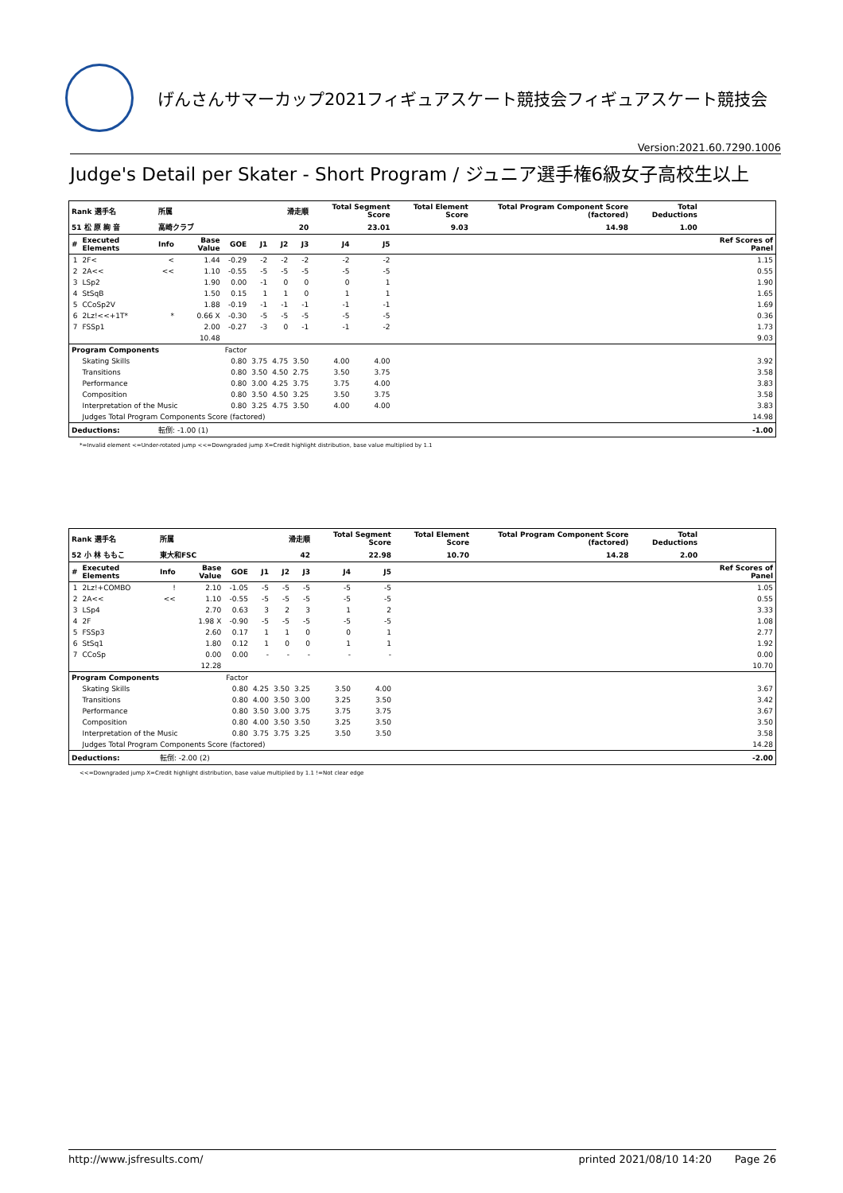げんさんサマーカップ2021フィギュアスケート競技会フィギュアスケート競技会
Version:2021.60.7290.1006
Judge's Detail per Skater - Short Program / ジュニア選手権6級女子高校生以上
| Rank 選手名 | | 所属 | | | 滑走順 | | | Total Segment Score | | Total Element Score | Total Program Component Score (factored) | Total Deductions | |
| --- | --- | --- | --- | --- | --- | --- | --- | --- | --- | --- | --- | --- | --- |
| 51 松 原 絢 音 | | 高崎クラブ | | | 20 | | | 23.01 | | 9.03 | 14.98 | 1.00 | |
| # | Executed Elements | Info | Base Value | GOE | J1 | J2 | J3 | J4 | J5 | | | | Ref Scores of Panel |
| 1 | 2F< | < | 1.44 | -0.29 | -2 | -2 | -2 | -2 | -2 | | | | 1.15 |
| 2 | 2A<< | << | 1.10 | -0.55 | -5 | -5 | -5 | -5 | -5 | | | | 0.55 |
| 3 | LSp2 | | 1.90 | 0.00 | -1 | 0 | 0 | 0 | 1 | | | | 1.90 |
| 4 | StSqB | | 1.50 | 0.15 | 1 | 1 | 0 | 1 | 1 | | | | 1.65 |
| 5 | CCoSp2V | | 1.88 | -0.19 | -1 | -1 | -1 | -1 | -1 | | | | 1.69 |
| 6 | 2Lz!<<+1T* | * | 0.66 X | -0.30 | -5 | -5 | -5 | -5 | -5 | | | | 0.36 |
| 7 | FSSp1 | | 2.00 | -0.27 | -3 | 0 | -1 | -1 | -2 | | | | 1.73 |
| | | | 10.48 | | | | | | | | | | 9.03 |
| Program Components | | | | Factor | | | | | | | | | |
| | Skating Skills | | | 0.80 | 3.75 | 4.75 | 3.50 | 4.00 | 4.00 | | | | 3.92 |
| | Transitions | | | 0.80 | 3.50 | 4.50 | 2.75 | 3.50 | 3.75 | | | | 3.58 |
| | Performance | | | 0.80 | 3.00 | 4.25 | 3.75 | 3.75 | 4.00 | | | | 3.83 |
| | Composition | | | 0.80 | 3.50 | 4.50 | 3.25 | 3.50 | 3.75 | | | | 3.58 |
| | Interpretation of the Music | | | 0.80 | 3.25 | 4.75 | 3.50 | 4.00 | 4.00 | | | | 3.83 |
| | Judges Total Program Components Score (factored) | | | | | | | | | | | | 14.98 |
| Deductions: | | 転倒: -1.00 (1) | | | | | | | | | | | -1.00 |
*=Invalid element <=Under-rotated jump <<=Downgraded jump X=Credit highlight distribution, base value multiplied by 1.1
| Rank 選手名 | | 所属 | | | 滑走順 | | | Total Segment Score | | Total Element Score | Total Program Component Score (factored) | Total Deductions | |
| --- | --- | --- | --- | --- | --- | --- | --- | --- | --- | --- | --- | --- | --- |
| 52 小 林 ももこ | | 東大和FSC | | | 42 | | | 22.98 | | 10.70 | 14.28 | 2.00 | |
| # | Executed Elements | Info | Base Value | GOE | J1 | J2 | J3 | J4 | J5 | | | | Ref Scores of Panel |
| 1 | 2Lz!+COMBO | ! | 2.10 | -1.05 | -5 | -5 | -5 | -5 | -5 | | | | 1.05 |
| 2 | 2A<< | << | 1.10 | -0.55 | -5 | -5 | -5 | -5 | -5 | | | | 0.55 |
| 3 | LSp4 | | 2.70 | 0.63 | 3 | 2 | 3 | 1 | 2 | | | | 3.33 |
| 4 | 2F | | 1.98 X | -0.90 | -5 | -5 | -5 | -5 | -5 | | | | 1.08 |
| 5 | FSSp3 | | 2.60 | 0.17 | 1 | 1 | 0 | 0 | 1 | | | | 2.77 |
| 6 | StSq1 | | 1.80 | 0.12 | 1 | 0 | 0 | 1 | 1 | | | | 1.92 |
| 7 | CCoSp | | 0.00 | 0.00 | - | - | - | - | - | | | | 0.00 |
| | | | 12.28 | | | | | | | | | | 10.70 |
| Program Components | | | | Factor | | | | | | | | | |
| | Skating Skills | | | 0.80 | 4.25 | 3.50 | 3.25 | 3.50 | 4.00 | | | | 3.67 |
| | Transitions | | | 0.80 | 4.00 | 3.50 | 3.00 | 3.25 | 3.50 | | | | 3.42 |
| | Performance | | | 0.80 | 3.50 | 3.00 | 3.75 | 3.75 | 3.75 | | | | 3.67 |
| | Composition | | | 0.80 | 4.00 | 3.50 | 3.50 | 3.25 | 3.50 | | | | 3.50 |
| | Interpretation of the Music | | | 0.80 | 3.75 | 3.75 | 3.25 | 3.50 | 3.50 | | | | 3.58 |
| | Judges Total Program Components Score (factored) | | | | | | | | | | | | 14.28 |
| Deductions: | | 転倒: -2.00 (2) | | | | | | | | | | | -2.00 |
<<=Downgraded jump X=Credit highlight distribution, base value multiplied by 1.1 !=Not clear edge
http://www.jsfresults.com/ printed 2021/08/10 14:20 Page 26